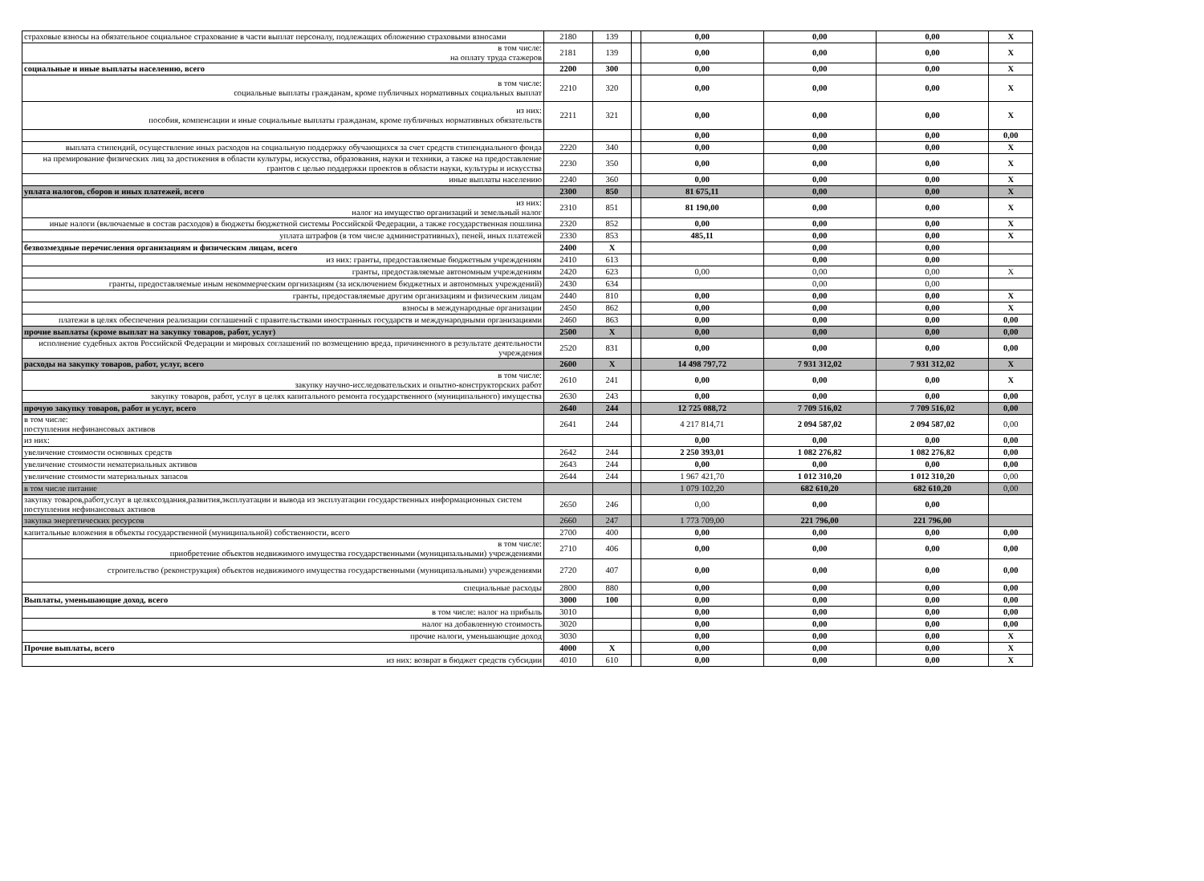| страховые взносы на обязательное социальное страхование в части выплат персоналу, подлежащих обложению страховыми взносами | 2180 | 139 | | 0,00 | 0,00 | 0,00 | X |
| в том числе: на оплату труда стажеров | 2181 | 139 | | 0,00 | 0,00 | 0,00 | X |
| социальные и иные выплаты населению, всего | 2200 | 300 | | 0,00 | 0,00 | 0,00 | X |
| в том числе: социальные выплаты гражданам, кроме публичных нормативных социальных выплат | 2210 | 320 | | 0,00 | 0,00 | 0,00 | X |
| из них: пособия, компенсации и иные социальные выплаты гражданам, кроме публичных нормативных обязательств | 2211 | 321 | | 0,00 | 0,00 | 0,00 | X |
| | | | | 0,00 | 0,00 | 0,00 | 0,00 |
| выплата стипендий, осуществление иных расходов на социальную поддержку обучающихся за счет средств стипендиального фонда | 2220 | 340 | | 0,00 | 0,00 | 0,00 | X |
| на премирование физических лиц за достижения в области культуры, искусства, образования, науки и техники, а также на предоставление грантов с целью поддержки проектов в области науки, культуры и искусства | 2230 | 350 | | 0,00 | 0,00 | 0,00 | X |
| иные выплаты населению | 2240 | 360 | | 0,00 | 0,00 | 0,00 | X |
| уплата налогов, сборов и иных платежей, всего | 2300 | 850 | | 81 675,11 | 0,00 | 0,00 | X |
| из них: налог на имущество организаций и земельный налог | 2310 | 851 | | 81 190,00 | 0,00 | 0,00 | X |
| иные налоги (включаемые в состав расходов) в бюджеты бюджетной системы Российской Федерации, а также государственная пошлина | 2320 | 852 | | 0,00 | 0,00 | 0,00 | X |
| уплата штрафов (в том числе административных), пеней, иных платежей | 2330 | 853 | | 485,11 | 0,00 | 0,00 | X |
| безвозмездные перечисления организациям и физическим лицам, всего | 2400 | X | | | 0,00 | 0,00 | |
| из них: гранты, предоставляемые бюджетным учреждениям | 2410 | 613 | | | 0,00 | 0,00 | |
| гранты, предоставляемые автономным учреждениям | 2420 | 623 | | 0,00 | 0,00 | 0,00 | X |
| гранты, предоставляемые иным некоммерческим оргнизациям (за исключением бюджетных и автономных учреждений) | 2430 | 634 | | | 0,00 | 0,00 | |
| гранты, предоставляемые другим организациям и физическим лицам | 2440 | 810 | | 0,00 | 0,00 | 0,00 | X |
| взносы в международные организации | 2450 | 862 | | 0,00 | 0,00 | 0,00 | X |
| платежи в целях обеспечения реализации соглашений с правительствами иностранных государств и международными организациями | 2460 | 863 | | 0,00 | 0,00 | 0,00 | 0,00 |
| прочие выплаты (кроме выплат на закупку товаров, работ, услуг) | 2500 | X | | 0,00 | 0,00 | 0,00 | 0,00 |
| исполнение судебных актов Российской Федерации и мировых соглашений по возмещению вреда, причиненного в результате деятельности учреждения | 2520 | 831 | | 0,00 | 0,00 | 0,00 | 0,00 |
| расходы на закупку товаров, работ, услуг, всего | 2600 | X | | 14 498 797,72 | 7 931 312,02 | 7 931 312,02 | X |
| в том числе: закупку научно-исследовательских и опытно-конструкторских работ | 2610 | 241 | | 0,00 | 0,00 | 0,00 | X |
| закупку товаров, работ, услуг в целях капитального ремонта государственного (муниципального) имущества | 2630 | 243 | | 0,00 | 0,00 | 0,00 | 0,00 |
| прочую закупку товаров, работ и услуг, всего | 2640 | 244 | | 12 725 088,72 | 7 709 516,02 | 7 709 516,02 | 0,00 |
| в том числе: поступления нефинансовых активов | 2641 | 244 | | 4 217 814,71 | 2 094 587,02 | 2 094 587,02 | 0,00 |
| из них: | | | | 0,00 | 0,00 | 0,00 | 0,00 |
| увеличение стоимости основных средств | 2642 | 244 | | 2 250 393,01 | 1 082 276,82 | 1 082 276,82 | 0,00 |
| увеличение стоимости нематериальных активов | 2643 | 244 | | 0,00 | 0,00 | 0,00 | 0,00 |
| увеличение стоимости материальных запасов | 2644 | 244 | | 1 967 421,70 | 1 012 310,20 | 1 012 310,20 | 0,00 |
| в том числе питание | | | | 1 079 102,20 | 682 610,20 | 682 610,20 | 0,00 |
| закупку товаров,работ,услуг в целяхсоздания,развития,эксплуатации и вывода из эксплуатации государственных информационных систем поступления нефинансовых активов | 2650 | 246 | | 0,00 | 0,00 | 0,00 | |
| закупка энергетических ресурсов | 2660 | 247 | | 1 773 709,00 | 221 796,00 | 221 796,00 | |
| капитальные вложения в объекты государственной (муниципальной) собственности, всего | 2700 | 400 | | 0,00 | 0,00 | 0,00 | 0,00 |
| в том числе: приобретение объектов недвижимого имущества государственными (муниципальными) учреждениями | 2710 | 406 | | 0,00 | 0,00 | 0,00 | 0,00 |
| строительство (реконструкция) объектов недвижимого имущества государственными (муниципальными) учреждениями | 2720 | 407 | | 0,00 | 0,00 | 0,00 | 0,00 |
| специальные расходы | 2800 | 880 | | 0,00 | 0,00 | 0,00 | 0,00 |
| Выплаты, уменьшающие доход, всего | 3000 | 100 | | 0,00 | 0,00 | 0,00 | 0,00 |
| в том числе: налог на прибыль | 3010 | | | 0,00 | 0,00 | 0,00 | 0,00 |
| налог на добавленную стоимость | 3020 | | | 0,00 | 0,00 | 0,00 | 0,00 |
| прочие налоги, уменьшающие доход | 3030 | | | 0,00 | 0,00 | 0,00 | X |
| Прочие выплаты, всего | 4000 | X | | 0,00 | 0,00 | 0,00 | X |
| из них: возврат в бюджет средств субсидии | 4010 | 610 | | 0,00 | 0,00 | 0,00 | X |